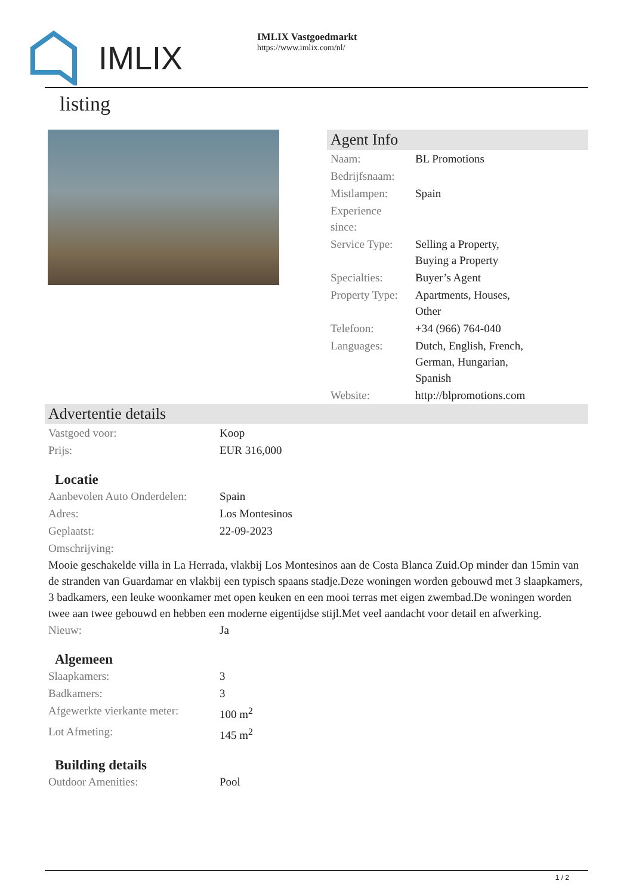IMLIX
IMLIX Vastgoedmarkt
https://www.imlix.com/nl/
listing
Agent Info
| Naam: | BL Promotions |
| Bedrijfsnaam: | |
| Mistlampen: | Spain |
| Experience since: | |
| Service Type: | Selling a Property, Buying a Property |
| Specialties: | Buyer’s Agent |
| Property Type: | Apartments, Houses, Other |
| Telefoon: | +34 (966) 764-040 |
| Languages: | Dutch, English, French, German, Hungarian, Spanish |
| Website: | http://blpromotions.com |
Advertentie details
| Vastgoed voor: | Koop |
| Prijs: | EUR 316,000 |
Locatie
| Aanbevolen Auto Onderdelen: | Spain |
| Adres: | Los Montesinos |
| Geplaatst: | 22-09-2023 |
| Omschrijving: | |
Mooie geschakelde villa in La Herrada, vlakbij Los Montesinos aan de Costa Blanca Zuid.Op minder dan 15min van de stranden van Guardamar en vlakbij een typisch spaans stadje.Deze woningen worden gebouwd met 3 slaapkamers, 3 badkamers, een leuke woonkamer met open keuken en een mooi terras met eigen zwembad.De woningen worden twee aan twee gebouwd en hebben een moderne eigentijdse stijl.Met veel aandacht voor detail en afwerking.
| Nieuw: | Ja |
Algemeen
| Slaapkamers: | 3 |
| Badkamers: | 3 |
| Afgewerkte vierkante meter: | 100 m<sup>2</sup> |
| Lot Afmeting: | 145 m<sup>2</sup> |
Building details
| Outdoor Amenities: | Pool |
1 / 2